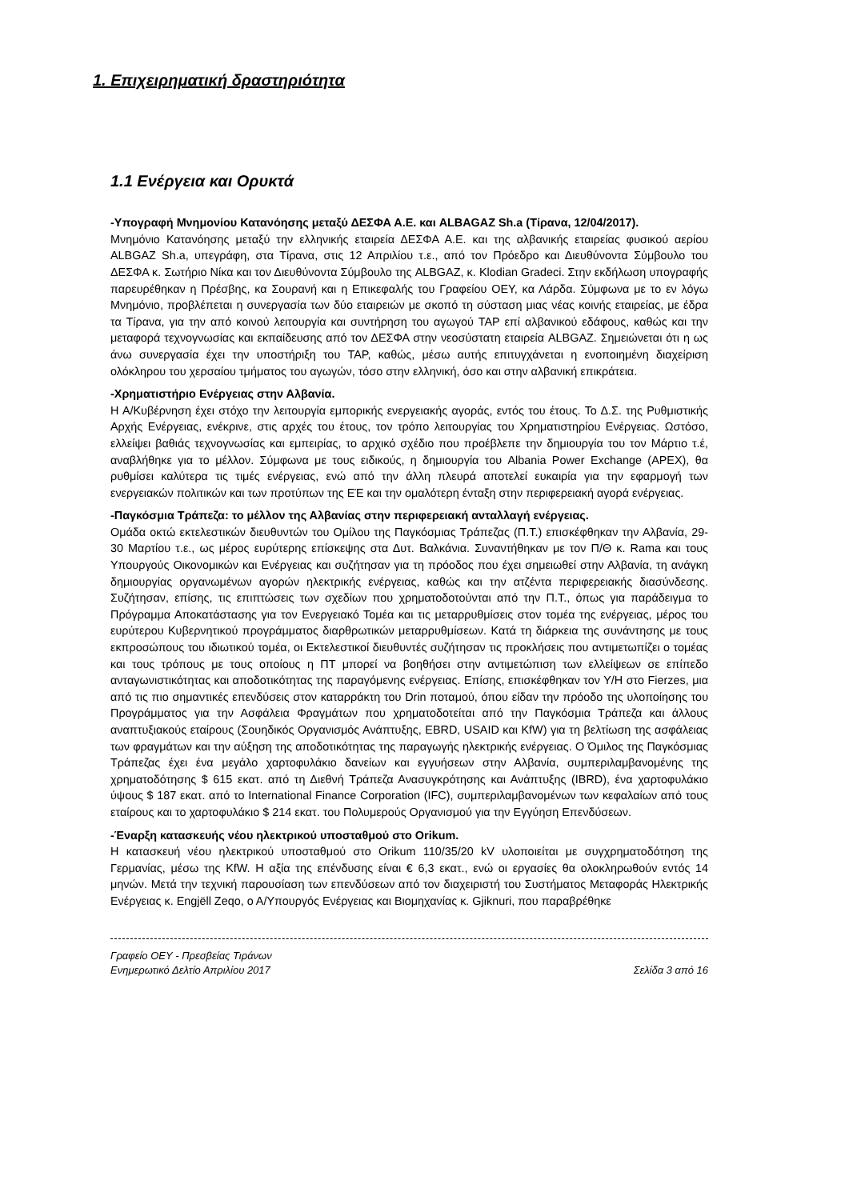1. Επιχειρηματική δραστηριότητα
1.1 Ενέργεια και Ορυκτά
-Υπογραφή Μνημονίου Κατανόησης μεταξύ ΔΕΣΦΑ Α.Ε. και ALBAGAZ Sh.a (Τίρανα, 12/04/2017).
Μνημόνιο Κατανόησης μεταξύ την ελληνικής εταιρεία ΔΕΣΦΑ Α.Ε. και της αλβανικής εταιρείας φυσικού αερίου ALBGAZ Sh.a, υπεγράφη, στα Τίρανα, στις 12 Απριλίου τ.ε., από τον Πρόεδρο και Διευθύνοντα Σύμβουλο του ΔΕΣΦΑ κ. Σωτήριο Νίκα και τον Διευθύνοντα Σύμβουλο της ALBGAZ, κ. Klodian Gradeci. Στην εκδήλωση υπογραφής παρευρέθηκαν η Πρέσβης, κα Σουρανή και η Επικεφαλής του Γραφείου ΟΕΥ, κα Λάρδα. Σύμφωνα με το εν λόγω Μνημόνιο, προβλέπεται η συνεργασία των δύο εταιρειών με σκοπό τη σύσταση μιας νέας κοινής εταιρείας, με έδρα τα Τίρανα, για την από κοινού λειτουργία και συντήρηση του αγωγού TAP επί αλβανικού εδάφους, καθώς και την μεταφορά τεχνογνωσίας και εκπαίδευσης από τον ΔΕΣΦΑ στην νεοσύστατη εταιρεία ALBGAZ. Σημειώνεται ότι η ως άνω συνεργασία έχει την υποστήριξη του TAP, καθώς, μέσω αυτής επιτυγχάνεται η ενοποιημένη διαχείριση ολόκληρου του χερσαίου τμήματος του αγωγών, τόσο στην ελληνική, όσο και στην αλβανική επικράτεια.
-Χρηματιστήριο Ενέργειας στην Αλβανία.
Η Α/Κυβέρνηση έχει στόχο την λειτουργία εμπορικής ενεργειακής αγοράς, εντός του έτους. Το Δ.Σ. της Ρυθμιστικής Αρχής Ενέργειας, ενέκρινε, στις αρχές του έτους, τον τρόπο λειτουργίας του Χρηματιστηρίου Ενέργειας. Ωστόσο, ελλείψει βαθιάς τεχνογνωσίας και εμπειρίας, το αρχικό σχέδιο που προέβλεπε την δημιουργία του τον Μάρτιο τ.έ, αναβλήθηκε για το μέλλον. Σύμφωνα με τους ειδικούς, η δημιουργία του Albania Power Exchange (APEX), θα ρυθμίσει καλύτερα τις τιμές ενέργειας, ενώ από την άλλη πλευρά αποτελεί ευκαιρία για την εφαρμογή των ενεργειακών πολιτικών και των προτύπων της ΕΈ και την ομαλότερη ένταξη στην περιφερειακή αγορά ενέργειας.
-Παγκόσμια Τράπεζα: το μέλλον της Αλβανίας στην περιφερειακή ανταλλαγή ενέργειας.
Ομάδα οκτώ εκτελεστικών διευθυντών του Ομίλου της Παγκόσμιας Τράπεζας (Π.Τ.) επισκέφθηκαν την Αλβανία, 29-30 Μαρτίου τ.ε., ως μέρος ευρύτερης επίσκεψης στα Δυτ. Βαλκάνια. Συναντήθηκαν με τον Π/Θ κ. Rama και τους Υπουργούς Οικονομικών και Ενέργειας και συζήτησαν για τη πρόοδος που έχει σημειωθεί στην Αλβανία, τη ανάγκη δημιουργίας οργανωμένων αγορών ηλεκτρικής ενέργειας, καθώς και την ατζέντα περιφερειακής διασύνδεσης. Συζήτησαν, επίσης, τις επιπτώσεις των σχεδίων που χρηματοδοτούνται από την Π.Τ., όπως για παράδειγμα το Πρόγραμμα Αποκατάστασης για τον Ενεργειακό Τομέα και τις μεταρρυθμίσεις στον τομέα της ενέργειας, μέρος του ευρύτερου Κυβερνητικού προγράμματος διαρθρωτικών μεταρρυθμίσεων. Κατά τη διάρκεια της συνάντησης με τους εκπροσώπους του ιδιωτικού τομέα, οι Εκτελεστικοί διευθυντές συζήτησαν τις προκλήσεις που αντιμετωπίζει ο τομέας και τους τρόπους με τους οποίους η ΠΤ μπορεί να βοηθήσει στην αντιμετώπιση των ελλείψεων σε επίπεδο ανταγωνιστικότητας και αποδοτικότητας της παραγόμενης ενέργειας. Επίσης, επισκέφθηκαν τον Υ/Η στο Fierzes, μια από τις πιο σημαντικές επενδύσεις στον καταρράκτη του Drin ποταμού, όπου είδαν την πρόοδο της υλοποίησης του Προγράμματος για την Ασφάλεια Φραγμάτων που χρηματοδοτείται από την Παγκόσμια Τράπεζα και άλλους αναπτυξιακούς εταίρους (Σουηδικός Οργανισμός Ανάπτυξης, EBRD, USAID και KfW) για τη βελτίωση της ασφάλειας των φραγμάτων και την αύξηση της αποδοτικότητας της παραγωγής ηλεκτρικής ενέργειας. Ο Όμιλος της Παγκόσμιας Τράπεζας έχει ένα μεγάλο χαρτοφυλάκιο δανείων και εγγυήσεων στην Αλβανία, συμπεριλαμβανομένης της χρηματοδότησης $ 615 εκατ. από τη Διεθνή Τράπεζα Ανασυγκρότησης και Ανάπτυξης (IBRD), ένα χαρτοφυλάκιο ύψους $ 187 εκατ. από το International Finance Corporation (IFC), συμπεριλαμβανομένων των κεφαλαίων από τους εταίρους και το χαρτοφυλάκιο $ 214 εκατ. του Πολυμερούς Οργανισμού για την Εγγύηση Επενδύσεων.
-Έναρξη κατασκευής νέου ηλεκτρικού υποσταθμού στο Orikum.
Η κατασκευή νέου ηλεκτρικού υποσταθμού στο Orikum 110/35/20 kV υλοποιείται με συγχρηματοδότηση της Γερμανίας, μέσω της KfW. Η αξία της επένδυσης είναι € 6,3 εκατ., ενώ οι εργασίες θα ολοκληρωθούν εντός 14 μηνών. Μετά την τεχνική παρουσίαση των επενδύσεων από τον διαχειριστή του Συστήματος Μεταφοράς Ηλεκτρικής Ενέργειας κ. Engjëll Zeqo, ο Α/Υπουργός Ενέργειας και Βιομηχανίας κ. Gjiknuri, που παραβρέθηκε
Γραφείο ΟΕΥ - Πρεσβείας Τιράνων
Ενημερωτικό Δελτίο Απριλίου 2017 Σελίδα 3 από 16